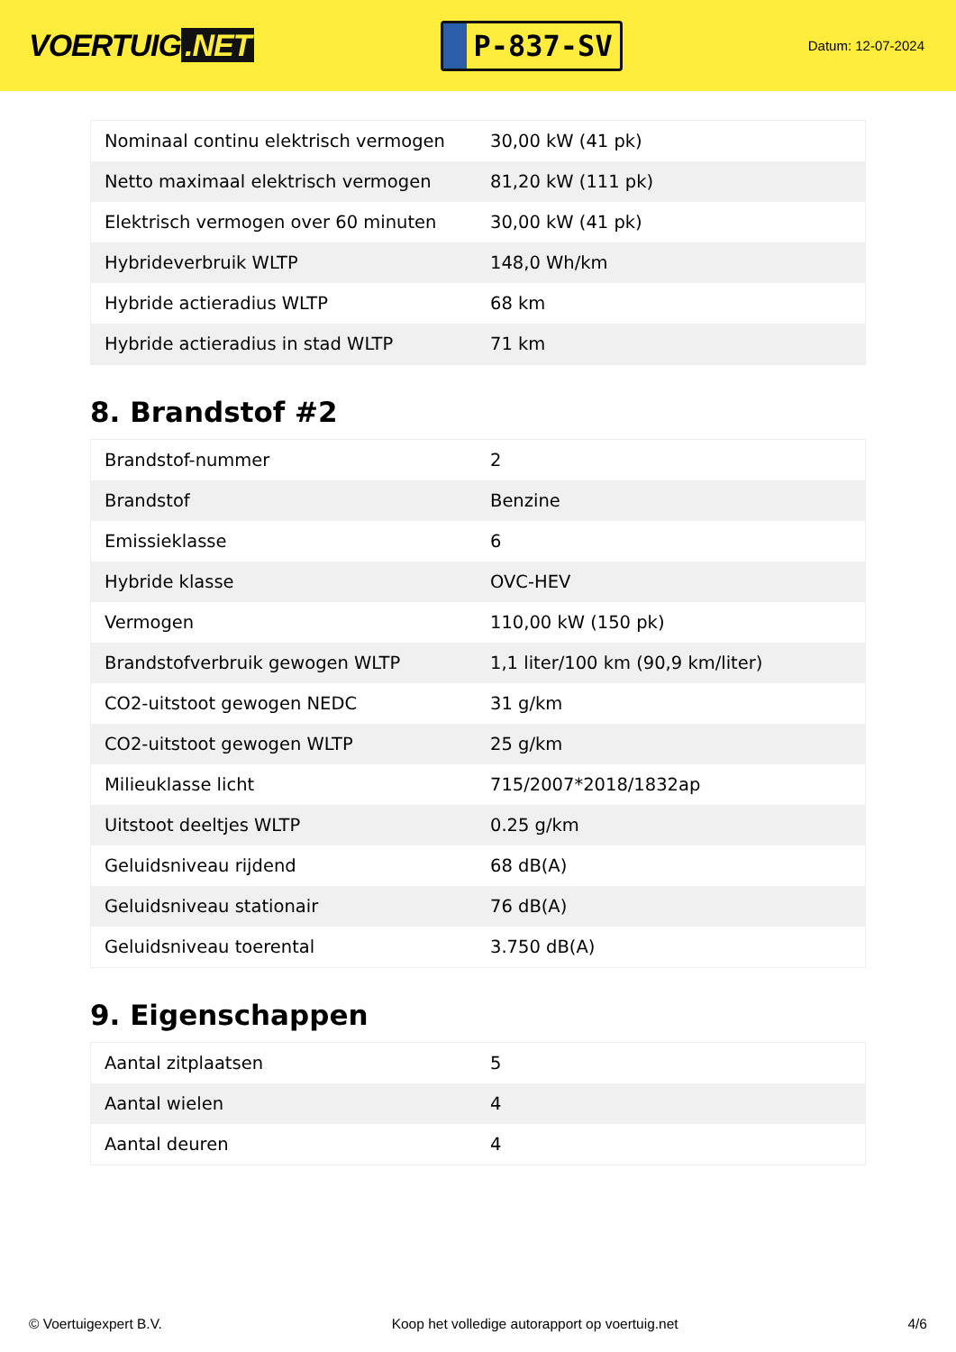VOERTUIG.NET
P-837-SV
Datum: 12-07-2024
| Nominaal continu elektrisch vermogen | 30,00 kW (41 pk) |
| Netto maximaal elektrisch vermogen | 81,20 kW (111 pk) |
| Elektrisch vermogen over 60 minuten | 30,00 kW (41 pk) |
| Hybrideverbruik WLTP | 148,0 Wh/km |
| Hybride actieradius WLTP | 68 km |
| Hybride actieradius in stad WLTP | 71 km |
8. Brandstof #2
| Brandstof-nummer | 2 |
| Brandstof | Benzine |
| Emissieklasse | 6 |
| Hybride klasse | OVC-HEV |
| Vermogen | 110,00 kW (150 pk) |
| Brandstofverbruik gewogen WLTP | 1,1 liter/100 km (90,9 km/liter) |
| CO2-uitstoot gewogen NEDC | 31 g/km |
| CO2-uitstoot gewogen WLTP | 25 g/km |
| Milieuklasse licht | 715/2007*2018/1832ap |
| Uitstoot deeltjes WLTP | 0.25 g/km |
| Geluidsniveau rijdend | 68 dB(A) |
| Geluidsniveau stationair | 76 dB(A) |
| Geluidsniveau toerental | 3.750 dB(A) |
9. Eigenschappen
| Aantal zitplaatsen | 5 |
| Aantal wielen | 4 |
| Aantal deuren | 4 |
© Voertuigexpert B.V. Koop het volledige autorapport op voertuig.net 4/6